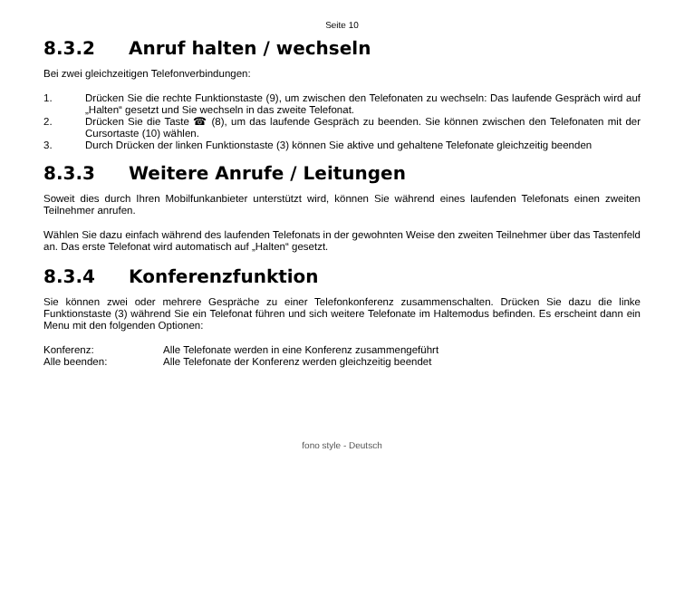Seite 10
8.3.2 Anruf halten / wechseln
Bei zwei gleichzeitigen Telefonverbindungen:
1. Drücken Sie die rechte Funktionstaste (9), um zwischen den Telefonaten zu wechseln: Das laufende Gespräch wird auf „Halten“ gesetzt und Sie wechseln in das zweite Telefonat.
2. Drücken Sie die Taste ☎ (8), um das laufende Gespräch zu beenden. Sie können zwischen den Telefonaten mit der Cursortaste (10) wählen.
3. Durch Drücken der linken Funktionstaste (3) können Sie aktive und gehaltene Telefonate gleichzeitig beenden
8.3.3 Weitere Anrufe / Leitungen
Soweit dies durch Ihren Mobilfunkanbieter unterstützt wird, können Sie während eines laufenden Telefonats einen zweiten Teilnehmer anrufen.
Wählen Sie dazu einfach während des laufenden Telefonats in der gewohnten Weise den zweiten Teilnehmer über das Tastenfeld an. Das erste Telefonat wird automatisch auf „Halten“ gesetzt.
8.3.4 Konferenzfunktion
Sie können zwei oder mehrere Gespräche zu einer Telefonkonferenz zusammenschalten. Drücken Sie dazu die linke Funktionstaste (3) während Sie ein Telefonat führen und sich weitere Telefonate im Haltemodus befinden. Es erscheint dann ein Menu mit den folgenden Optionen:
Konferenz: Alle Telefonate werden in eine Konferenz zusammengeführt
Alle beenden: Alle Telefonate der Konferenz werden gleichzeitig beendet
fono style - Deutsch